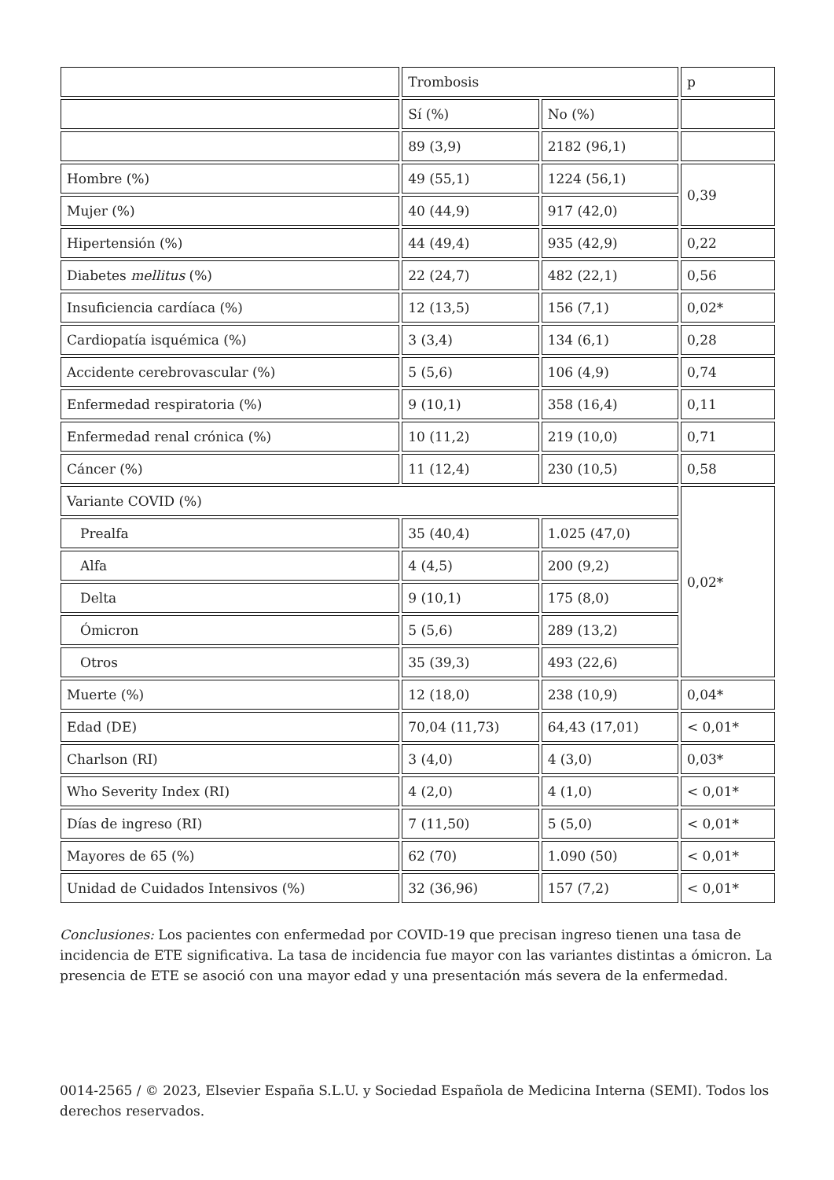| | Trombosis | | p |
| | Sí (%) | No (%) | |
| | 89 (3,9) | 2182 (96,1) | |
| Hombre (%) | 49 (55,1) | 1224 (56,1) | 0,39 |
| Mujer (%) | 40 (44,9) | 917 (42,0) | |
| Hipertensión (%) | 44 (49,4) | 935 (42,9) | 0,22 |
| Diabetes mellitus (%) | 22 (24,7) | 482 (22,1) | 0,56 |
| Insuficiencia cardíaca (%) | 12 (13,5) | 156 (7,1) | 0,02* |
| Cardiopatía isquémica (%) | 3 (3,4) | 134 (6,1) | 0,28 |
| Accidente cerebrovascular (%) | 5 (5,6) | 106 (4,9) | 0,74 |
| Enfermedad respiratoria (%) | 9 (10,1) | 358 (16,4) | 0,11 |
| Enfermedad renal crónica (%) | 10 (11,2) | 219 (10,0) | 0,71 |
| Cáncer (%) | 11 (12,4) | 230 (10,5) | 0,58 |
| Variante COVID (%) | | | 0,02* |
| Prealfa | 35 (40,4) | 1.025 (47,0) | |
| Alfa | 4 (4,5) | 200 (9,2) | |
| Delta | 9 (10,1) | 175 (8,0) | |
| Ómicron | 5 (5,6) | 289 (13,2) | |
| Otros | 35 (39,3) | 493 (22,6) | |
| Muerte (%) | 12 (18,0) | 238 (10,9) | 0,04* |
| Edad (DE) | 70,04 (11,73) | 64,43 (17,01) | < 0,01* |
| Charlson (RI) | 3 (4,0) | 4 (3,0) | 0,03* |
| Who Severity Index (RI) | 4 (2,0) | 4 (1,0) | < 0,01* |
| Días de ingreso (RI) | 7 (11,50) | 5 (5,0) | < 0,01* |
| Mayores de 65 (%) | 62 (70) | 1.090 (50) | < 0,01* |
| Unidad de Cuidados Intensivos (%) | 32 (36,96) | 157 (7,2) | < 0,01* |
Conclusiones: Los pacientes con enfermedad por COVID-19 que precisan ingreso tienen una tasa de incidencia de ETE significativa. La tasa de incidencia fue mayor con las variantes distintas a ómicron. La presencia de ETE se asoció con una mayor edad y una presentación más severa de la enfermedad.
0014-2565 / © 2023, Elsevier España S.L.U. y Sociedad Española de Medicina Interna (SEMI). Todos los derechos reservados.